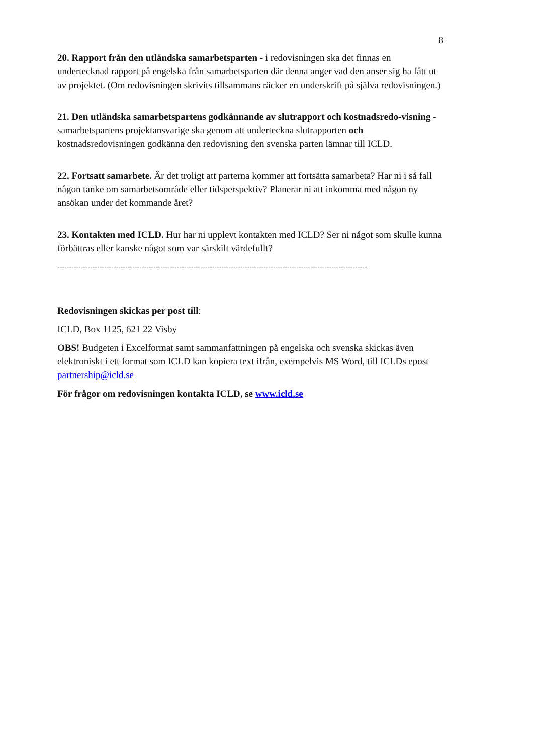8
20. Rapport från den utländska samarbetsparten - i redovisningen ska det finnas en undertecknad rapport på engelska från samarbetsparten där denna anger vad den anser sig ha fått ut av projektet. (Om redovisningen skrivits tillsammans räcker en underskrift på själva redovisningen.)
21. Den utländska samarbetspartens godkännande av slutrapport och kostnadsredo-visning - samarbetspartens projektansvarige ska genom att underteckna slutrapporten och kostnadsredovisningen godkänna den redovisning den svenska parten lämnar till ICLD.
22. Fortsatt samarbete. Är det troligt att parterna kommer att fortsätta samarbeta? Har ni i så fall någon tanke om samarbetsområde eller tidsperspektiv? Planerar ni att inkomma med någon ny ansökan under det kommande året?
23. Kontakten med ICLD. Hur har ni upplevt kontakten med ICLD? Ser ni något som skulle kunna förbättras eller kanske något som var särskilt värdefullt?
------------------------------------------------------------------------------------------------------------------------------------
Redovisningen skickas per post till:
ICLD, Box 1125, 621 22 Visby
OBS! Budgeten i Excelformat samt sammanfattningen på engelska och svenska skickas även elektroniskt i ett format som ICLD kan kopiera text ifrån, exempelvis MS Word, till ICLDs epost partnership@icld.se
För frågor om redovisningen kontakta ICLD, se www.icld.se